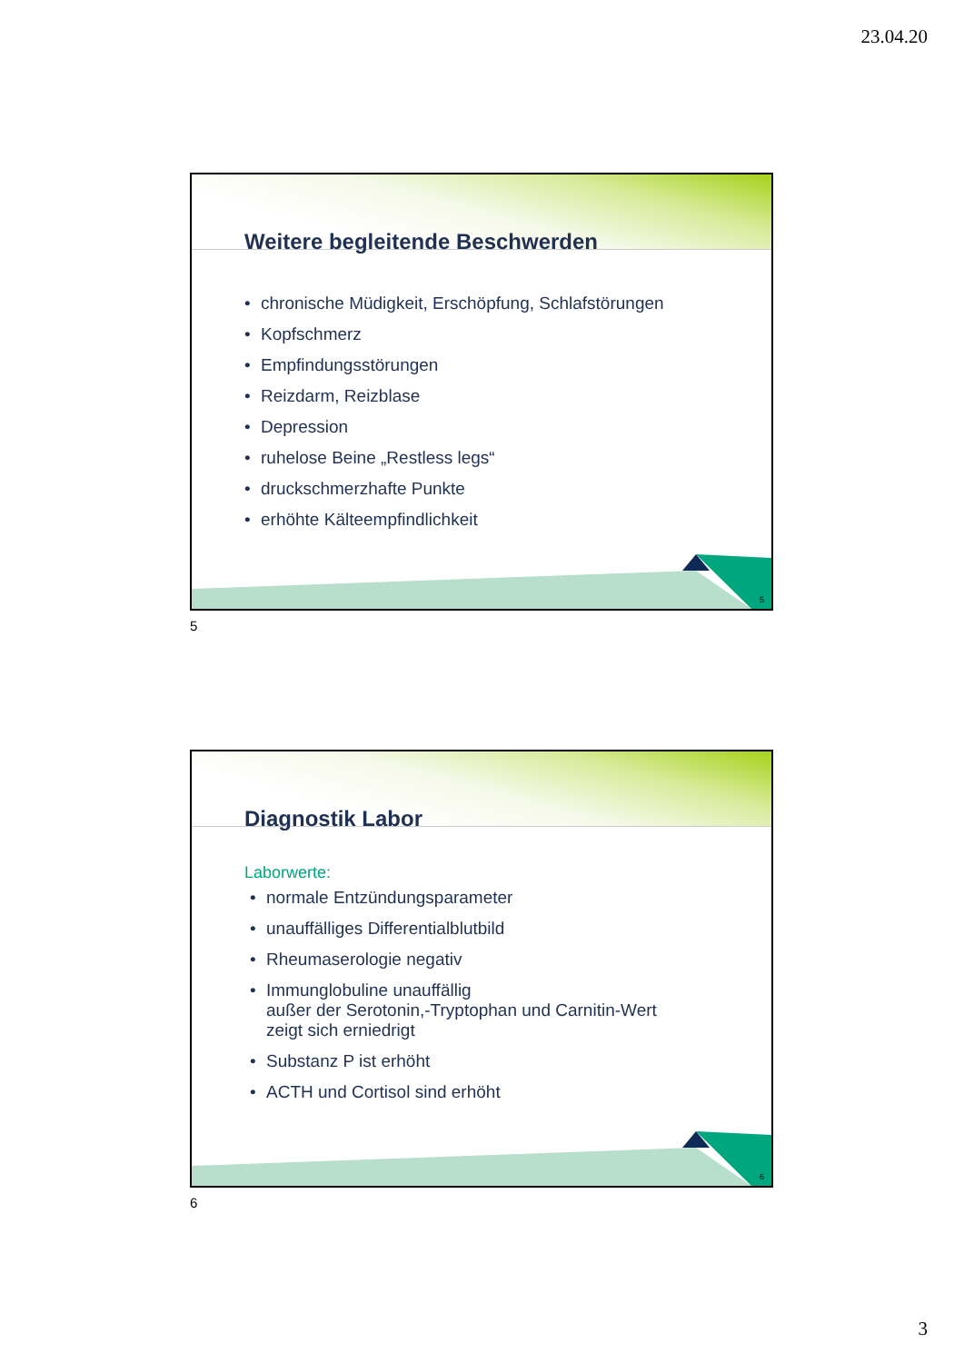23.04.20
Weitere begleitende Beschwerden
• chronische Müdigkeit, Erschöpfung, Schlafstörungen
• Kopfschmerz
• Empfindungsstörungen
• Reizdarm, Reizblase
• Depression
• ruhelose Beine „Restless legs“
• druckschmerzhafte Punkte
• erhöhte Kälteempfindlichkeit
5
5
Diagnostik Labor
Laborwerte:
• normale Entzündungsparameter
• unauffälliges Differentialblutbild
• Rheumaserologie negativ
• Immunglobuline unauffällig
außer der Serotonin,-Tryptophan und Carnitin-Wert
zeigt sich erniedrigt
• Substanz P ist erhöht
• ACTH und Cortisol sind erhöht
6
6
3